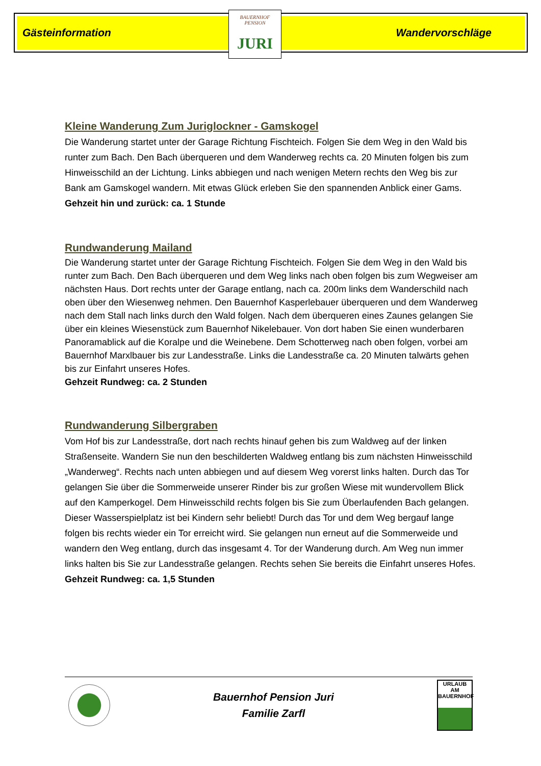Gästeinformation Wandervorschläge
BAUERNHOF PENSION
JURI
Kleine Wanderung Zum Juriglockner - Gamskogel
Die Wanderung startet unter der Garage Richtung Fischteich. Folgen Sie dem Weg in den Wald bis runter zum Bach. Den Bach überqueren und dem Wanderweg rechts ca. 20 Minuten folgen bis zum Hinweisschild an der Lichtung. Links abbiegen und nach wenigen Metern rechts den Weg bis zur Bank am Gamskogel wandern. Mit etwas Glück erleben Sie den spannenden Anblick einer Gams.
Gehzeit hin und zurück: ca. 1 Stunde
Rundwanderung Mailand
Die Wanderung startet unter der Garage Richtung Fischteich. Folgen Sie dem Weg in den Wald bis runter zum Bach. Den Bach überqueren und dem Weg links nach oben folgen bis zum Wegweiser am nächsten Haus. Dort rechts unter der Garage entlang, nach ca. 200m links dem Wanderschild nach oben über den Wiesenweg nehmen. Den Bauernhof Kasperlebauer überqueren und dem Wanderweg nach dem Stall nach links durch den Wald folgen. Nach dem überqueren eines Zaunes gelangen Sie über ein kleines Wiesenstück zum Bauernhof Nikelebauer. Von dort haben Sie einen wunderbaren Panoramablick auf die Koralpe und die Weinebene. Dem Schotterweg nach oben folgen, vorbei am Bauernhof Marxlbauer bis zur Landesstraße. Links die Landesstraße ca. 20 Minuten talwärts gehen bis zur Einfahrt unseres Hofes.
Gehzeit Rundweg: ca. 2 Stunden
Rundwanderung Silbergraben
Vom Hof bis zur Landesstraße, dort nach rechts hinauf gehen bis zum Waldweg auf der linken Straßenseite. Wandern Sie nun den beschilderten Waldweg entlang bis zum nächsten Hinweisschild „Wanderweg“. Rechts nach unten abbiegen und auf diesem Weg vorerst links halten. Durch das Tor gelangen Sie über die Sommerweide unserer Rinder bis zur großen Wiese mit wundervollem Blick auf den Kamperkogel. Dem Hinweisschild rechts folgen bis Sie zum Überlaufenden Bach gelangen. Dieser Wasserspielplatz ist bei Kindern sehr beliebt! Durch das Tor und dem Weg bergauf lange folgen bis rechts wieder ein Tor erreicht wird. Sie gelangen nun erneut auf die Sommerweide und wandern den Weg entlang, durch das insgesamt 4. Tor der Wanderung durch. Am Weg nun immer links halten bis Sie zur Landesstraße gelangen. Rechts sehen Sie bereits die Einfahrt unseres Hofes.
Gehzeit Rundweg: ca. 1,5 Stunden
Bauernhof Pension Juri
Familie Zarfl
URLAUB AM BAUERNHOF